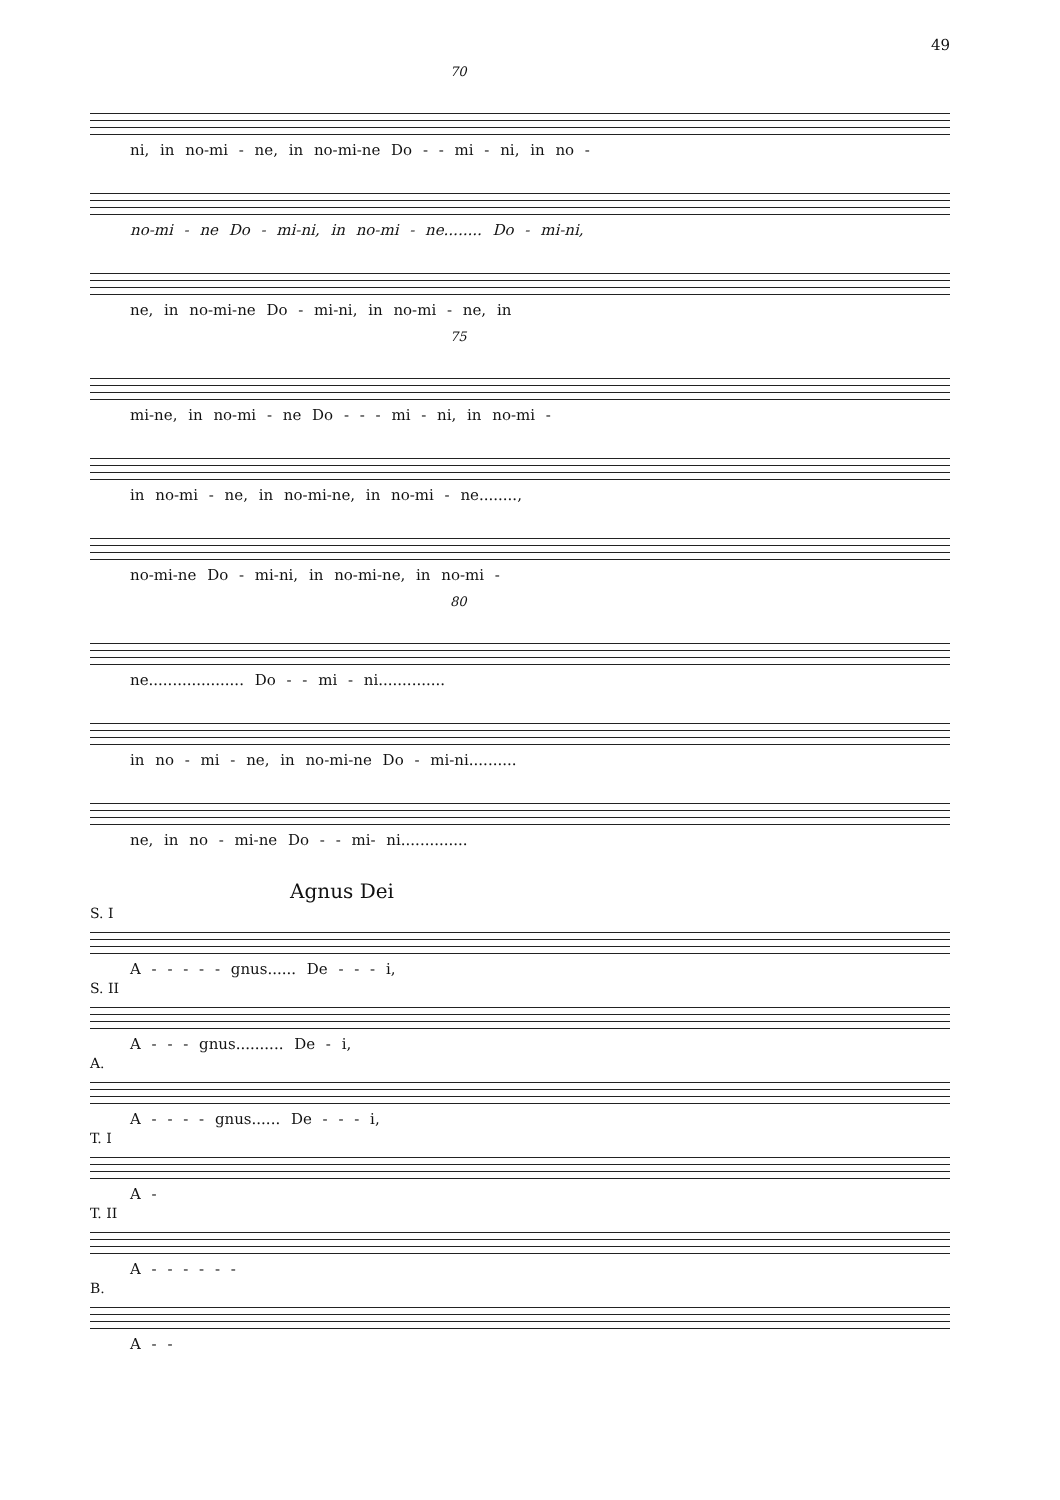49
70
ni, in no-mi - ne, in no-mi-ne Do - - mi - ni, in no -
no-mi - ne Do - mi-ni, in no-mi - ne........ Do - mi-ni,
ne, in no-mi-ne Do - mi-ni, in no-mi - ne, in
75
mi-ne, in no-mi - ne Do - - - mi - ni, in no-mi -
in no-mi - ne, in no-mi-ne, in no-mi - ne........,
no-mi-ne Do - mi-ni, in no-mi-ne, in no-mi -
80
ne.................... Do - - mi - ni..............
in no - mi - ne, in no-mi-ne Do - mi-ni..........
ne, in no - mi-ne Do - - mi- ni..............
Agnus Dei
S. I
A - - - - - gnus...... De - - - i,
S. II
A - - - gnus.......... De - i,
A.
A - - - - gnus...... De - - - i,
T. I
A -
T. II
A - - - - - -
B.
A - -